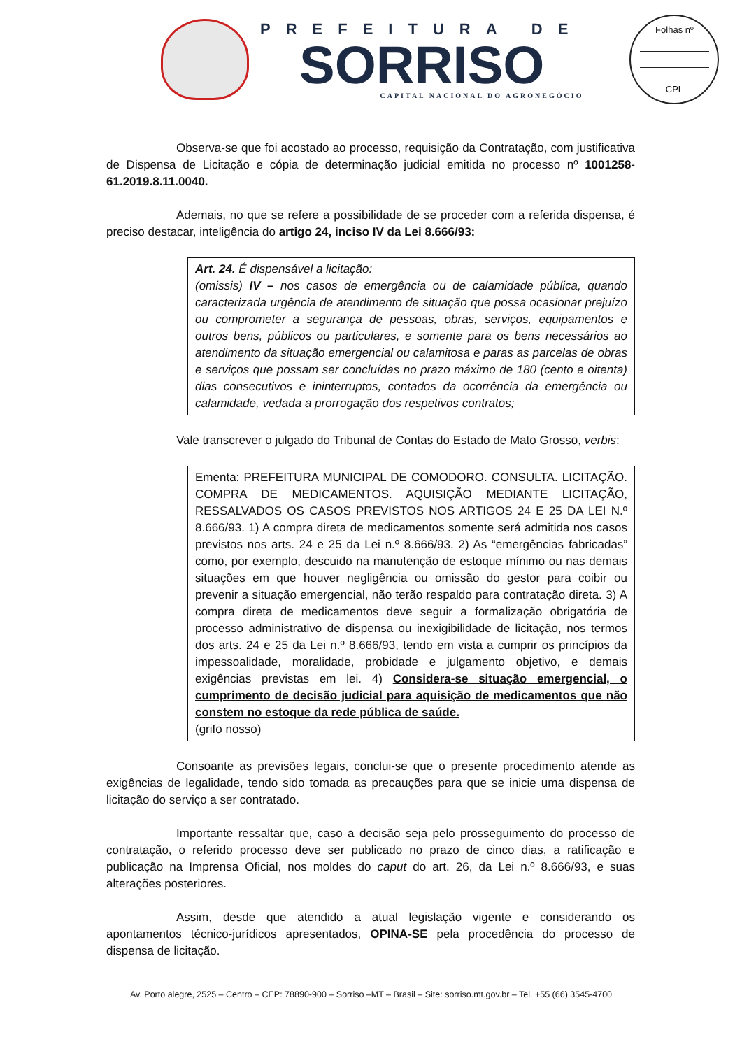PREFEITURA DE
SORRISO
CAPITAL NACIONAL DO AGRONEGÓCIO
Folhas nº
CPL
Observa-se que foi acostado ao processo, requisição da Contratação, com justificativa de Dispensa de Licitação e cópia de determinação judicial emitida no processo nº 1001258-61.2019.8.11.0040.
Ademais, no que se refere a possibilidade de se proceder com a referida dispensa, é preciso destacar, inteligência do artigo 24, inciso IV da Lei 8.666/93:
Art. 24. É dispensável a licitação:
(omissis) IV – nos casos de emergência ou de calamidade pública, quando caracterizada urgência de atendimento de situação que possa ocasionar prejuízo ou comprometer a segurança de pessoas, obras, serviços, equipamentos e outros bens, públicos ou particulares, e somente para os bens necessários ao atendimento da situação emergencial ou calamitosa e paras as parcelas de obras e serviços que possam ser concluídas no prazo máximo de 180 (cento e oitenta) dias consecutivos e ininterruptos, contados da ocorrência da emergência ou calamidade, vedada a prorrogação dos respetivos contratos;
Vale transcrever o julgado do Tribunal de Contas do Estado de Mato Grosso, verbis:
Ementa: PREFEITURA MUNICIPAL DE COMODORO. CONSULTA. LICITAÇÃO. COMPRA DE MEDICAMENTOS. AQUISIÇÃO MEDIANTE LICITAÇÃO, RESSALVADOS OS CASOS PREVISTOS NOS ARTIGOS 24 E 25 DA LEI N.º 8.666/93. 1) A compra direta de medicamentos somente será admitida nos casos previstos nos arts. 24 e 25 da Lei n.º 8.666/93. 2) As “emergências fabricadas” como, por exemplo, descuido na manutenção de estoque mínimo ou nas demais situações em que houver negligência ou omissão do gestor para coibir ou prevenir a situação emergencial, não terão respaldo para contratação direta. 3) A compra direta de medicamentos deve seguir a formalização obrigatória de processo administrativo de dispensa ou inexigibilidade de licitação, nos termos dos arts. 24 e 25 da Lei n.º 8.666/93, tendo em vista a cumprir os princípios da impessoalidade, moralidade, probidade e julgamento objetivo, e demais exigências previstas em lei. 4) Considera-se situação emergencial, o cumprimento de decisão judicial para aquisição de medicamentos que não constem no estoque da rede pública de saúde.
(grifo nosso)
Consoante as previsões legais, conclui-se que o presente procedimento atende as exigências de legalidade, tendo sido tomada as precauções para que se inicie uma dispensa de licitação do serviço a ser contratado.
Importante ressaltar que, caso a decisão seja pelo prosseguimento do processo de contratação, o referido processo deve ser publicado no prazo de cinco dias, a ratificação e publicação na Imprensa Oficial, nos moldes do caput do art. 26, da Lei n.º 8.666/93, e suas alterações posteriores.
Assim, desde que atendido a atual legislação vigente e considerando os apontamentos técnico-jurídicos apresentados, OPINA-SE pela procedência do processo de dispensa de licitação.
Av. Porto alegre, 2525 – Centro – CEP: 78890-900 – Sorriso –MT – Brasil – Site: sorriso.mt.gov.br – Tel. +55 (66) 3545-4700